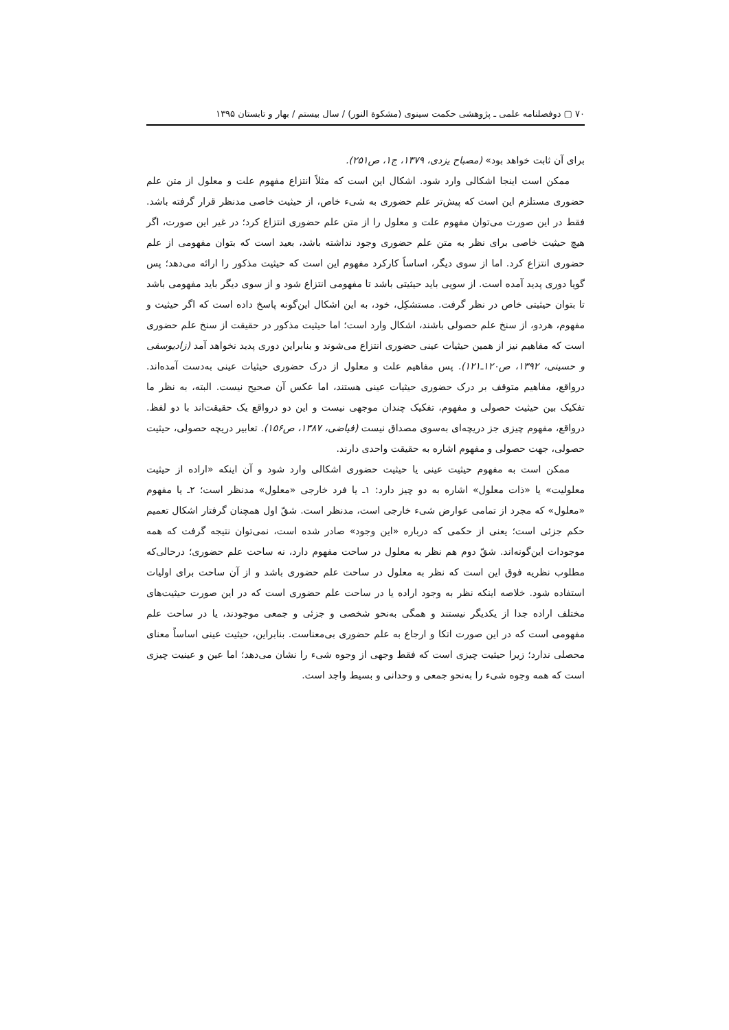۷۰ ▢ دوفصلنامه علمی ـ پژوهشی حکمت سینوی (مشکوة النور) / سال بیستم / بهار و تابستان ۱۳۹۵
برای آن ثابت خواهد بود» (مصباح یزدی، ۱۳۷۹، ج۱، ص۲۵۱).
ممکن است اینجا اشکالی وارد شود. اشکال این است که مثلاً انتزاع مفهوم علت و معلول از متن علم حضوری مستلزم این است که پیش‌تر علم حضوری به شیء خاص، از حیثیت خاصی مدنظر قرار گرفته باشد. فقط در این صورت می‌توان مفهوم علت و معلول را از متن علم حضوری انتزاع کرد؛ در غیر این صورت، اگر هیچ حیثیت خاصی برای نظر به متن علم حضوری وجود نداشته باشد، بعید است که بتوان مفهومی از علم حضوری انتزاع کرد. اما از سوی دیگر، اساساً کارکرد مفهوم این است که حیثیت مذکور را ارائه می‌دهد؛ پس گویا دوری پدید آمده است. از سویی باید حیثیتی باشد تا مفهومی انتزاع شود و از سوی دیگر باید مفهومی باشد تا بتوان حیثیتی خاص در نظر گرفت. مستشکِل، خود، به این اشکال این‌گونه پاسخ داده است که اگر حیثیت و مفهوم، هردو، از سنخ علم حصولی باشند، اشکال وارد است؛ اما حیثیت مذکور در حقیقت از سنخ علم حضوری است که مفاهیم نیز از همین حیثیات عینی حضوری انتزاع می‌شوند و بنابراین دوری پدید نخواهد آمد (زادیوسفی و حسینی، ۱۳۹۲، ص۱۲۰ـ۱۲۱). پس مفاهیم علت و معلول از درک حضوری حیثیات عینی به‌دست آمده‌اند. درواقع، مفاهیم متوقف بر درک حضوری حیثیات عینی هستند، اما عکس آن صحیح نیست. البته، به نظر ما تفکیک بین حیثیت حصولی و مفهوم، تفکیک چندان موجهی نیست و این دو درواقع یک حقیقت‌اند با دو لفظ. درواقع، مفهوم چیزی جز دریچه‌ای به‌سوی مصداق نیست (فیاضی، ۱۳۸۷، ص۱۵۶). تعابیر دریچه حصولی، حیثیت حصولی، جهت حصولی و مفهوم اشاره به حقیقت واحدی دارند.
ممکن است به مفهوم حیثیت عینی یا حیثیت حضوری اشکالی وارد شود و آن اینکه «اراده از حیثیت معلولیت» یا «ذات معلول» اشاره به دو چیز دارد: ۱ـ یا فرد خارجی «معلول» مدنظر است؛ ۲ـ یا مفهوم «معلول» که مجرد از تمامی عوارض شیء خارجی است، مدنظر است. شقّ اول همچنان گرفتار اشکال تعمیم حکم جزئی است؛ یعنی از حکمی که درباره «این وجود» صادر شده است، نمی‌توان نتیجه گرفت که همه موجودات این‌گونه‌اند. شقّ دوم هم نظر به معلول در ساحت مفهوم دارد، نه ساحت علم حضوری؛ درحالی‌که مطلوب نظریه فوق این است که نظر به معلول در ساحت علم حضوری باشد و از آن ساحت برای اولیات استفاده شود. خلاصه اینکه نظر به وجود اراده یا در ساحت علم حضوری است که در این صورت حیثیت‌های مختلف اراده جدا از یکدیگر نیستند و همگی به‌نحو شخصی و جزئی و جمعی موجودند، یا در ساحت علم مفهومی است که در این صورت اتکا و ارجاع به علم حضوری بی‌معناست. بنابراین، حیثیت عینی اساساً معنای محصلی ندارد؛ زیرا حیثیت چیزی است که فقط وجهی از وجوه شیء را نشان می‌دهد؛ اما عین و عینیت چیزی است که همه وجوه شیء را به‌نحو جمعی و وحدانی و بسیط واجد است.